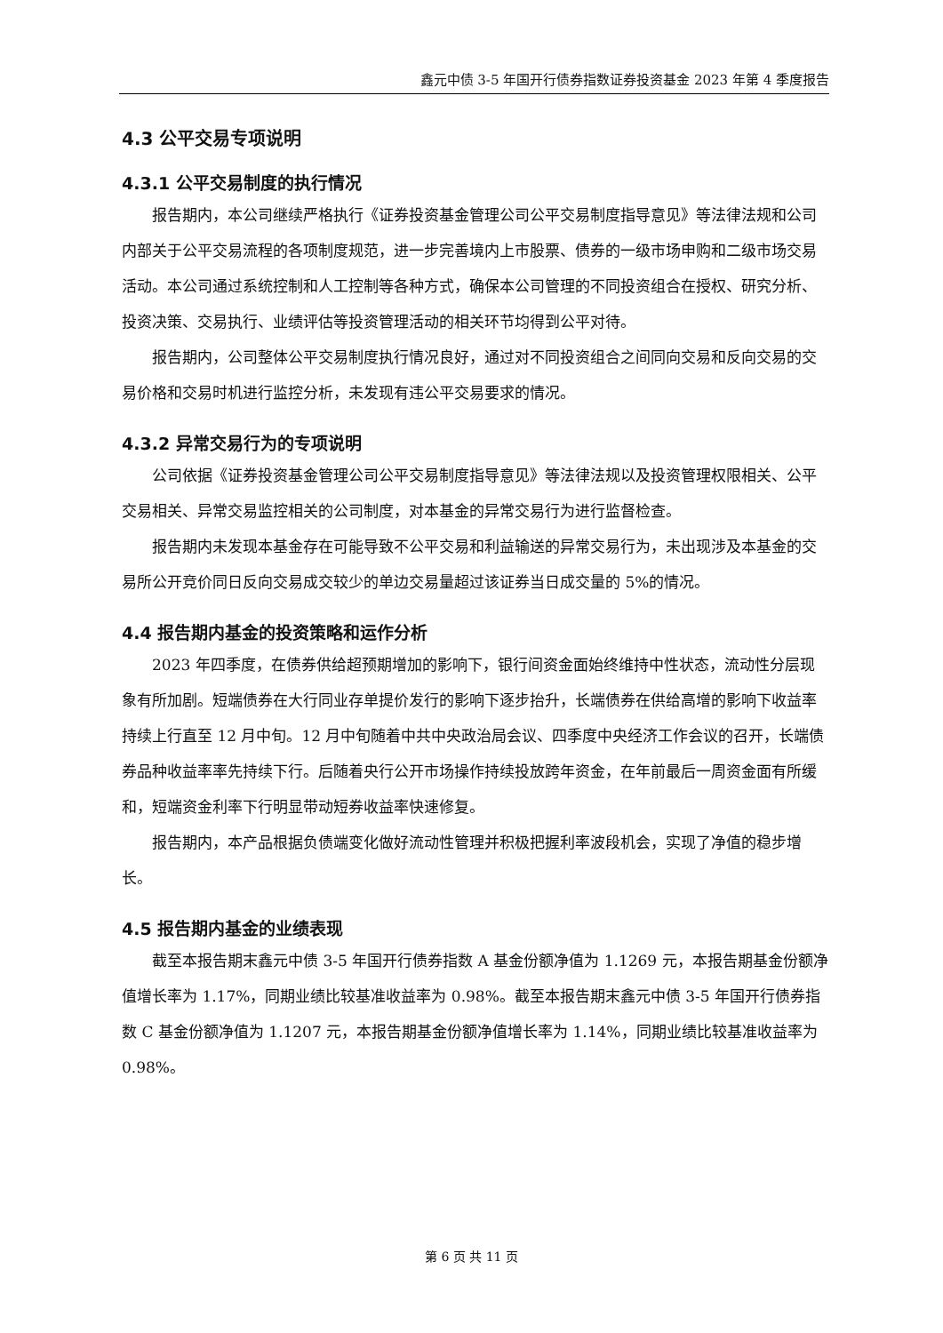鑫元中债 3-5 年国开行债券指数证券投资基金 2023 年第 4 季度报告
4.3 公平交易专项说明
4.3.1 公平交易制度的执行情况
报告期内，本公司继续严格执行《证券投资基金管理公司公平交易制度指导意见》等法律法规和公司内部关于公平交易流程的各项制度规范，进一步完善境内上市股票、债券的一级市场申购和二级市场交易活动。本公司通过系统控制和人工控制等各种方式，确保本公司管理的不同投资组合在授权、研究分析、投资决策、交易执行、业绩评估等投资管理活动的相关环节均得到公平对待。
报告期内，公司整体公平交易制度执行情况良好，通过对不同投资组合之间同向交易和反向交易的交易价格和交易时机进行监控分析，未发现有违公平交易要求的情况。
4.3.2 异常交易行为的专项说明
公司依据《证券投资基金管理公司公平交易制度指导意见》等法律法规以及投资管理权限相关、公平交易相关、异常交易监控相关的公司制度，对本基金的异常交易行为进行监督检查。
报告期内未发现本基金存在可能导致不公平交易和利益输送的异常交易行为，未出现涉及本基金的交易所公开竞价同日反向交易成交较少的单边交易量超过该证券当日成交量的 5%的情况。
4.4 报告期内基金的投资策略和运作分析
2023 年四季度，在债券供给超预期增加的影响下，银行间资金面始终维持中性状态，流动性分层现象有所加剧。短端债券在大行同业存单提价发行的影响下逐步抬升，长端债券在供给高增的影响下收益率持续上行直至 12 月中旬。12 月中旬随着中共中央政治局会议、四季度中央经济工作会议的召开，长端债券品种收益率率先持续下行。后随着央行公开市场操作持续投放跨年资金，在年前最后一周资金面有所缓和，短端资金利率下行明显带动短券收益率快速修复。
报告期内，本产品根据负债端变化做好流动性管理并积极把握利率波段机会，实现了净值的稳步增长。
4.5 报告期内基金的业绩表现
截至本报告期末鑫元中债 3-5 年国开行债券指数 A 基金份额净值为 1.1269 元，本报告期基金份额净值增长率为 1.17%，同期业绩比较基准收益率为 0.98%。截至本报告期末鑫元中债 3-5 年国开行债券指数 C 基金份额净值为 1.1207 元，本报告期基金份额净值增长率为 1.14%，同期业绩比较基准收益率为 0.98%。
第 6 页 共 11 页